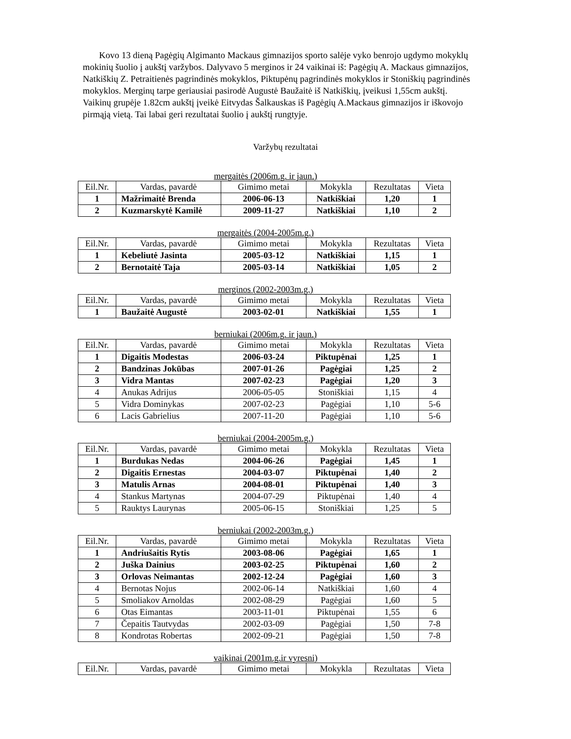Kovo 13 dieną Pagėgių Algimanto Mackaus gimnazijos sporto salėje vyko benrojo ugdymo mokyklų mokinių šuolio į aukštį varžybos. Dalyvavo 5 merginos ir 24 vaikinai iš: Pagėgių A. Mackaus gimnazijos, Natkiškių Z. Petraitienės pagrindinės mokyklos, Piktupėnų pagrindinės mokyklos ir Stoniškių pagrindinės mokyklos. Merginų tarpe geriausiai pasirodė Augustė Baužaitė iš Natkiškių, įveikusi 1,55cm aukštį. Vaikinų grupėje 1.82cm aukštį įveikė Eitvydas Šalkauskas iš Pagėgių A.Mackaus gimnazijos ir iškovojo pirmąją vietą. Tai labai geri rezultatai šuolio į aukštį rungtyje.
Varžybų rezultatai
mergaitės (2006m.g. ir jaun.)
| Eil.Nr. | Vardas, pavardė | Gimimo metai | Mokykla | Rezultatas | Vieta |
| --- | --- | --- | --- | --- | --- |
| 1 | Mažrimaitė Brenda | 2006-06-13 | Natkiškiai | 1,20 | 1 |
| 2 | Kuzmarskytė Kamilė | 2009-11-27 | Natkiškiai | 1,10 | 2 |
mergaitės (2004-2005m.g.)
| Eil.Nr. | Vardas, pavardė | Gimimo metai | Mokykla | Rezultatas | Vieta |
| --- | --- | --- | --- | --- | --- |
| 1 | Kebeliutė Jasinta | 2005-03-12 | Natkiškiai | 1,15 | 1 |
| 2 | Bernotaitė Taja | 2005-03-14 | Natkiškiai | 1,05 | 2 |
merginos (2002-2003m.g.)
| Eil.Nr. | Vardas, pavardė | Gimimo metai | Mokykla | Rezultatas | Vieta |
| --- | --- | --- | --- | --- | --- |
| 1 | Baužaitė Augustė | 2003-02-01 | Natkiškiai | 1,55 | 1 |
berniukai (2006m.g. ir jaun.)
| Eil.Nr. | Vardas, pavardė | Gimimo metai | Mokykla | Rezultatas | Vieta |
| --- | --- | --- | --- | --- | --- |
| 1 | Digaitis Modestas | 2006-03-24 | Piktupėnai | 1,25 | 1 |
| 2 | Bandzinas Jokūbas | 2007-01-26 | Pagėgiai | 1,25 | 2 |
| 3 | Vidra Mantas | 2007-02-23 | Pagėgiai | 1,20 | 3 |
| 4 | Anukas Adrijus | 2006-05-05 | Stoniškiai | 1,15 | 4 |
| 5 | Vidra Dominykas | 2007-02-23 | Pagėgiai | 1,10 | 5-6 |
| 6 | Lacis Gabrielius | 2007-11-20 | Pagėgiai | 1,10 | 5-6 |
berniukai (2004-2005m.g.)
| Eil.Nr. | Vardas, pavardė | Gimimo metai | Mokykla | Rezultatas | Vieta |
| --- | --- | --- | --- | --- | --- |
| 1 | Burdukas Nedas | 2004-06-26 | Pagėgiai | 1,45 | 1 |
| 2 | Digaitis Ernestas | 2004-03-07 | Piktupėnai | 1,40 | 2 |
| 3 | Matulis Arnas | 2004-08-01 | Piktupėnai | 1,40 | 3 |
| 4 | Stankus Martynas | 2004-07-29 | Piktupėnai | 1,40 | 4 |
| 5 | Rauktys Laurynas | 2005-06-15 | Stoniškiai | 1,25 | 5 |
berniukai (2002-2003m.g.)
| Eil.Nr. | Vardas, pavardė | Gimimo metai | Mokykla | Rezultatas | Vieta |
| --- | --- | --- | --- | --- | --- |
| 1 | Andriušaitis Rytis | 2003-08-06 | Pagėgiai | 1,65 | 1 |
| 2 | Juška Dainius | 2003-02-25 | Piktupėnai | 1,60 | 2 |
| 3 | Orlovas Neimantas | 2002-12-24 | Pagėgiai | 1,60 | 3 |
| 4 | Bernotas Nojus | 2002-06-14 | Natkiškiai | 1,60 | 4 |
| 5 | Smoliakov Arnoldas | 2002-08-29 | Pagėgiai | 1,60 | 5 |
| 6 | Otas Eimantas | 2003-11-01 | Piktupėnai | 1,55 | 6 |
| 7 | Čepaitis Tautvydas | 2002-03-09 | Pagėgiai | 1,50 | 7-8 |
| 8 | Kondrotas Robertas | 2002-09-21 | Pagėgiai | 1,50 | 7-8 |
vaikinai (2001m.g.ir vyresni)
| Eil.Nr. | Vardas, pavardė | Gimimo metai | Mokykla | Rezultatas | Vieta |
| --- | --- | --- | --- | --- | --- |